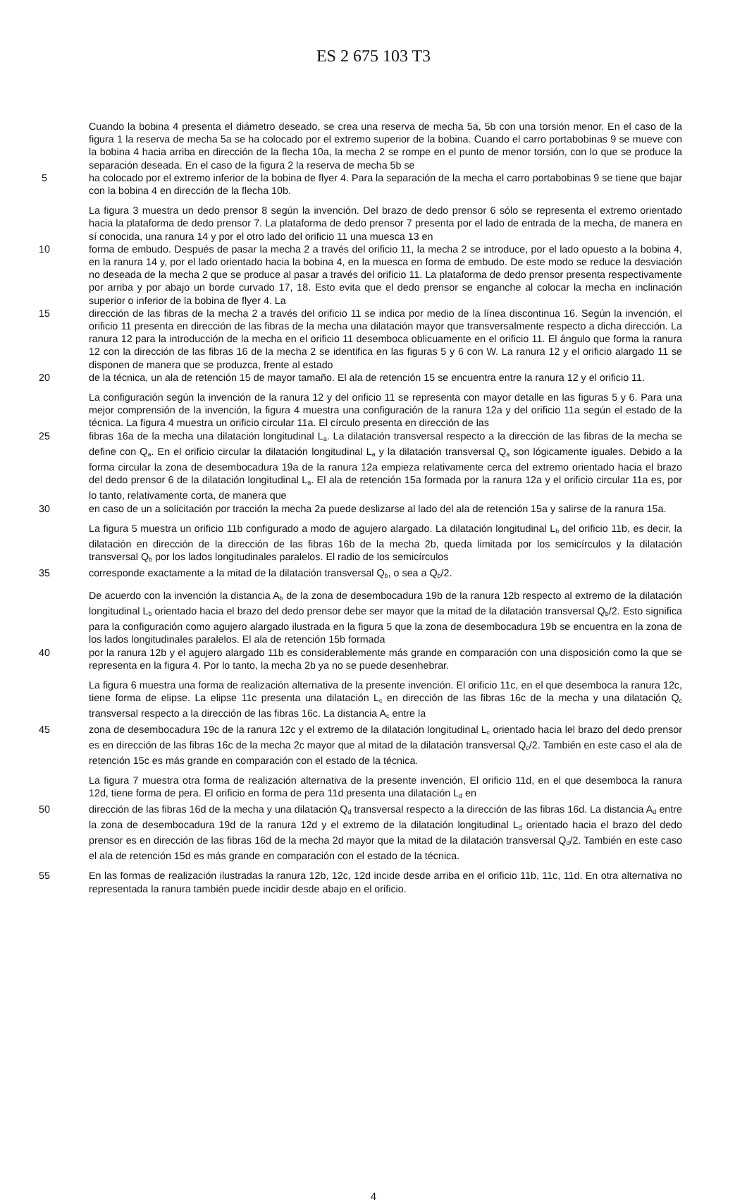ES 2 675 103 T3
Cuando la bobina 4 presenta el diámetro deseado, se crea una reserva de mecha 5a, 5b con una torsión menor. En el caso de la figura 1 la reserva de mecha 5a se ha colocado por el extremo superior de la bobina. Cuando el carro portabobinas 9 se mueve con la bobina 4 hacia arriba en dirección de la flecha 10a, la mecha 2 se rompe en el punto de menor torsión, con lo que se produce la separación deseada. En el caso de la figura 2 la reserva de mecha 5b se
5 ha colocado por el extremo inferior de la bobina de flyer 4. Para la separación de la mecha el carro portabobinas 9 se tiene que bajar con la bobina 4 en dirección de la flecha 10b.
La figura 3 muestra un dedo prensor 8 según la invención. Del brazo de dedo prensor 6 sólo se representa el extremo orientado hacia la plataforma de dedo prensor 7. La plataforma de dedo prensor 7 presenta por el lado de entrada de la mecha, de manera en sí conocida, una ranura 14 y por el otro lado del orificio 11 una muesca 13 en
10 forma de embudo. Después de pasar la mecha 2 a través del orificio 11, la mecha 2 se introduce, por el lado opuesto a la bobina 4, en la ranura 14 y, por el lado orientado hacia la bobina 4, en la muesca en forma de embudo. De este modo se reduce la desviación no deseada de la mecha 2 que se produce al pasar a través del orificio 11. La plataforma de dedo prensor presenta respectivamente por arriba y por abajo un borde curvado 17, 18. Esto evita que el dedo prensor se enganche al colocar la mecha en inclinación superior o inferior de la bobina de flyer 4. La
15 dirección de las fibras de la mecha 2 a través del orificio 11 se indica por medio de la línea discontinua 16. Según la invención, el orificio 11 presenta en dirección de las fibras de la mecha una dilatación mayor que transversalmente respecto a dicha dirección. La ranura 12 para la introducción de la mecha en el orificio 11 desemboca oblicuamente en el orificio 11. El ángulo que forma la ranura 12 con la dirección de las fibras 16 de la mecha 2 se identifica en las figuras 5 y 6 con W. La ranura 12 y el orificio alargado 11 se disponen de manera que se produzca, frente al estado
20 de la técnica, un ala de retención 15 de mayor tamaño. El ala de retención 15 se encuentra entre la ranura 12 y el orificio 11.
La configuración según la invención de la ranura 12 y del orificio 11 se representa con mayor detalle en las figuras 5 y 6. Para una mejor comprensión de la invención, la figura 4 muestra una configuración de la ranura 12a y del orificio 11a según el estado de la técnica. La figura 4 muestra un orificio circular 11a. El círculo presenta en dirección de las
25 fibras 16a de la mecha una dilatación longitudinal L<sub>a</sub>. La dilatación transversal respecto a la dirección de las fibras de la mecha se define con Q<sub>a</sub>. En el orificio circular la dilatación longitudinal L<sub>a</sub> y la dilatación transversal Q<sub>a</sub> son lógicamente iguales. Debido a la forma circular la zona de desembocadura 19a de la ranura 12a empieza relativamente cerca del extremo orientado hacia el brazo del dedo prensor 6 de la dilatación longitudinal L<sub>a</sub>. El ala de retención 15a formada por la ranura 12a y el orificio circular 11a es, por lo tanto, relativamente corta, de manera que
30 en caso de un a solicitación por tracción la mecha 2a puede deslizarse al lado del ala de retención 15a y salirse de la ranura 15a.
La figura 5 muestra un orificio 11b configurado a modo de agujero alargado. La dilatación longitudinal L<sub>b</sub> del orificio 11b, es decir, la dilatación en dirección de la dirección de las fibras 16b de la mecha 2b, queda limitada por los semicírculos y la dilatación transversal Q<sub>b</sub> por los lados longitudinales paralelos. El radio de los semicírculos
35 corresponde exactamente a la mitad de la dilatación transversal Q<sub>b</sub>, o sea a Q<sub>b</sub>/2.
De acuerdo con la invención la distancia A<sub>b</sub> de la zona de desembocadura 19b de la ranura 12b respecto al extremo de la dilatación longitudinal L<sub>b</sub> orientado hacia el brazo del dedo prensor debe ser mayor que la mitad de la dilatación transversal Q<sub>b</sub>/2. Esto significa para la configuración como agujero alargado ilustrada en la figura 5 que la zona de desembocadura 19b se encuentra en la zona de los lados longitudinales paralelos. El ala de retención 15b formada
40 por la ranura 12b y el agujero alargado 11b es considerablemente más grande en comparación con una disposición como la que se representa en la figura 4. Por lo tanto, la mecha 2b ya no se puede desenhebrar.
La figura 6 muestra una forma de realización alternativa de la presente invención. El orificio 11c, en el que desemboca la ranura 12c, tiene forma de elipse. La elipse 11c presenta una dilatación L<sub>c</sub> en dirección de las fibras 16c de la mecha y una dilatación Q<sub>c</sub> transversal respecto a la dirección de las fibras 16c. La distancia A<sub>c</sub> entre la
45 zona de desembocadura 19c de la ranura 12c y el extremo de la dilatación longitudinal L<sub>c</sub> orientado hacia lel brazo del dedo prensor es en dirección de las fibras 16c de la mecha 2c mayor que al mitad de la dilatación transversal Q<sub>c</sub>/2. También en este caso el ala de retención 15c es más grande en comparación con el estado de la técnica.
La figura 7 muestra otra forma de realización alternativa de la presente invención, El orificio 11d, en el que desemboca la ranura 12d, tiene forma de pera. El orificio en forma de pera 11d presenta una dilatación L<sub>d</sub> en
50 dirección de las fibras 16d de la mecha y una dilatación Q<sub>d</sub> transversal respecto a la dirección de las fibras 16d. La distancia A<sub>d</sub> entre la zona de desembocadura 19d de la ranura 12d y el extremo de la dilatación longitudinal L<sub>d</sub> orientado hacia el brazo del dedo prensor es en dirección de las fibras 16d de la mecha 2d mayor que la mitad de la dilatación transversal Q<sub>d</sub>/2. También en este caso el ala de retención 15d es más grande en comparación con el estado de la técnica.
55 En las formas de realización ilustradas la ranura 12b, 12c, 12d incide desde arriba en el orificio 11b, 11c, 11d. En otra alternativa no representada la ranura también puede incidir desde abajo en el orificio.
4